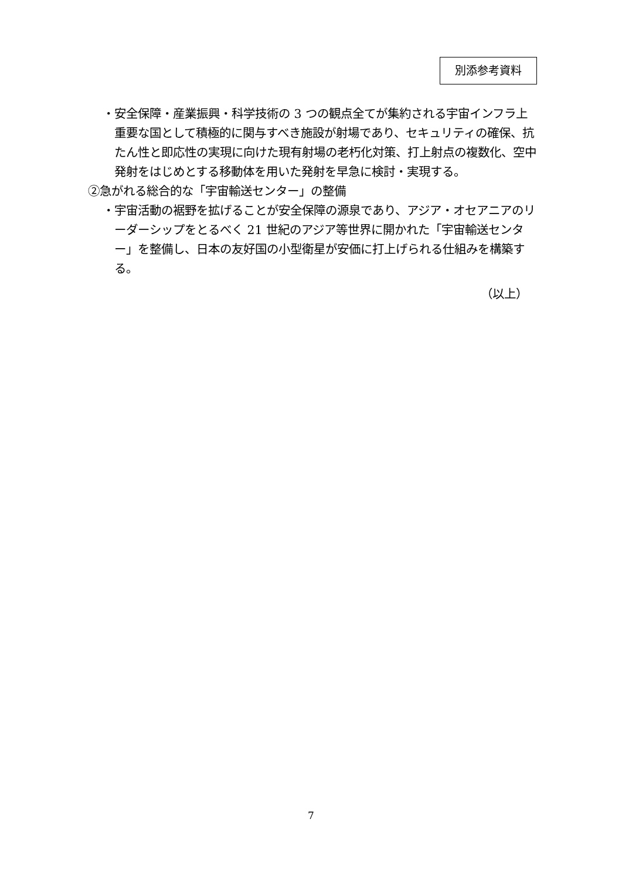別添参考資料
・安全保障・産業振興・科学技術の 3 つの観点全てが集約される宇宙インフラ上重要な国として積極的に関与すべき施設が射場であり、セキュリティの確保、抗たん性と即応性の実現に向けた現有射場の老朽化対策、打上射点の複数化、空中発射をはじめとする移動体を用いた発射を早急に検討・実現する。
②急がれる総合的な「宇宙輸送センター」の整備
・宇宙活動の裾野を拡げることが安全保障の源泉であり、アジア・オセアニアのリーダーシップをとるべく 21 世紀のアジア等世界に開かれた「宇宙輸送センター」を整備し、日本の友好国の小型衛星が安価に打上げられる仕組みを構築する。
（以上）
7